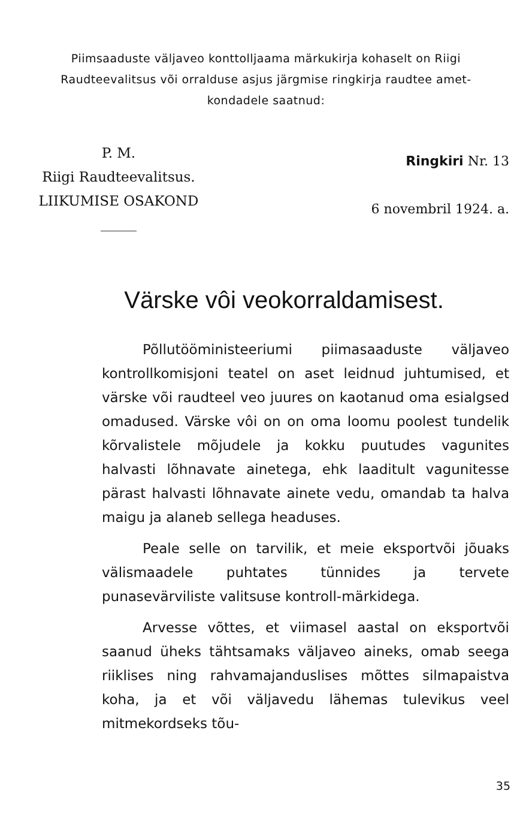Piimsaaduste väljaveo konttolljaama märkukirja kohaselt on Riigi Raudteevalitsus või orralduse asjus järgmise ringkirja raudtee amet-
kondadele saatnud:
P. M.
Riigi Raudteevalitsus.
LIIKUMISE OSAKOND
Ringkiri Nr. 13
6 novembril 1924. a.
Värske vôi veokorraldamisest.
Põllutööministeeriumi piimasaaduste välja­veo kontrollkomisjoni teatel on aset leidnud juhtu­mised, et värske või raudteel veo juures on kao­tanud oma esialgsed omadused. Värske vôi on on oma loomu poolest tundelik kõrvalistele mõ­judele ja kokku puutudes vagunites halvasti lõhnavate ainetega, ehk laaditult vagunitesse pärast halvasti lõhnavate ainete vedu, omandab ta halva maigu ja alaneb sellega headuses.
Peale selle on tarvilik, et meie eksportvõi jõuaks välismaadele puhtates tünnides ja tervete punasevärviliste valitsuse kontroll-märkidega.
Arvesse võttes, et viimasel aastal on eks­portvõi saanud üheks tähtsamaks väljaveo ai­neks, omab seega riiklises ning rahvamajandus­lises mõttes silmapaistva koha, ja et või välja­vedu lähemas tulevikus veel mitmekordseks tõu-
35